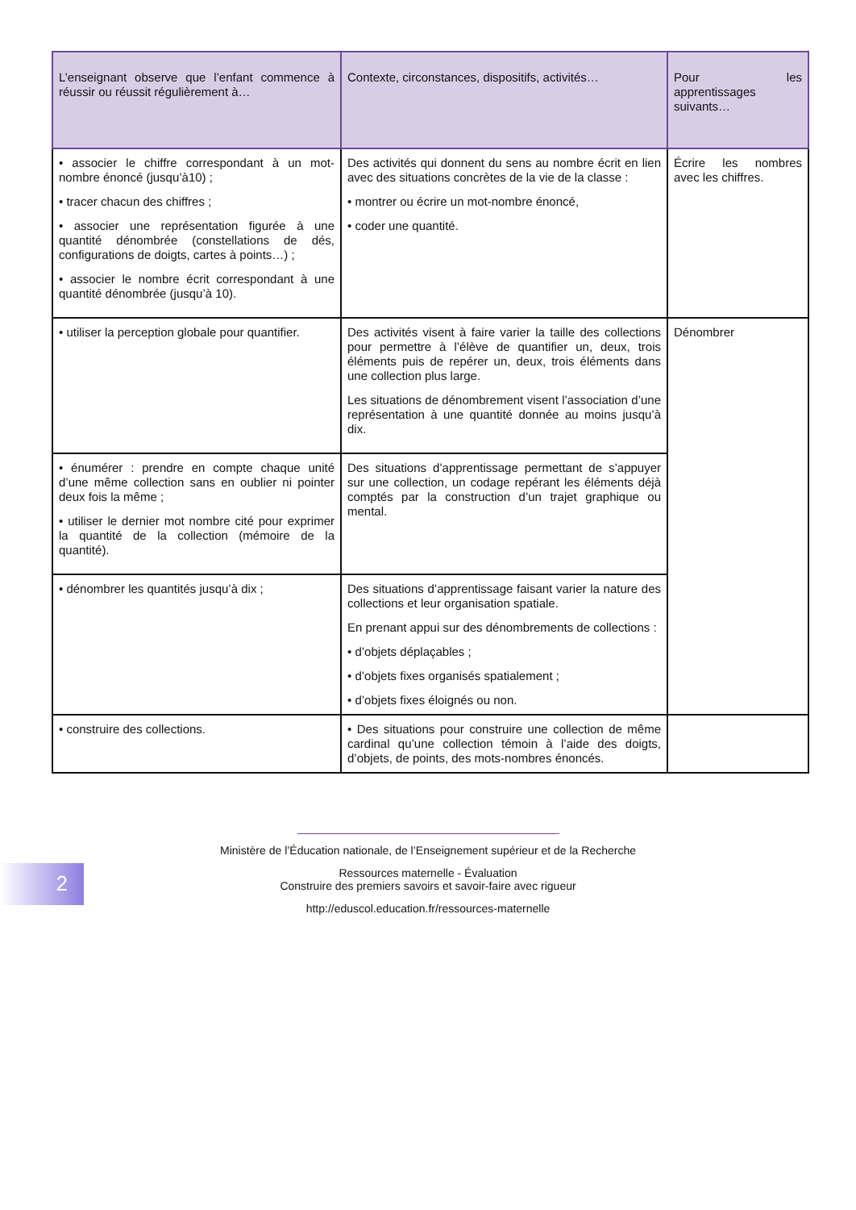| L’enseignant observe que l’enfant commence à réussir ou réussit régulièrement à… | Contexte, circonstances, dispositifs, activités… | Pour les apprentissages suivants… |
| --- | --- | --- |
| • associer le chiffre correspondant à un mot-nombre énoncé (jusqu’à10) ; • tracer chacun des chiffres ; • associer une représentation figurée à une quantité dénombrée (constellations de dés, configurations de doigts, cartes à points…) ; • associer le nombre écrit correspondant à une quantité dénombrée (jusqu’à 10). | Des activités qui donnent du sens au nombre écrit en lien avec des situations concrètes de la vie de la classe : • montrer ou écrire un mot-nombre énoncé, • coder une quantité. | Écrire les nombres avec les chiffres. |
| • utiliser la perception globale pour quantifier. | Des activités visent à faire varier la taille des collections pour permettre à l’élève de quantifier un, deux, trois éléments puis de repérer un, deux, trois éléments dans une collection plus large. Les situations de dénombrement visent l’association d’une représentation à une quantité donnée au moins jusqu’à dix. | Dénombrer |
| • énumérer : prendre en compte chaque unité d’une même collection sans en oublier ni pointer deux fois la même ; • utiliser le dernier mot nombre cité pour exprimer la quantité de la collection (mémoire de la quantité). | Des situations d’apprentissage permettant de s’appuyer sur une collection, un codage repérant les éléments déjà comptés par la construction d’un trajet graphique ou mental. | |
| • dénombrer les quantités jusqu’à dix ; | Des situations d’apprentissage faisant varier la nature des collections et leur organisation spatiale. En prenant appui sur des dénombrements de collections : • d’objets déplaçables ; • d’objets fixes organisés spatialement ; • d’objets fixes éloignés ou non. | |
| • construire des collections. | • Des situations pour construire une collection de même cardinal qu’une collection témoin à l’aide des doigts, d’objets, de points, des mots-nombres énoncés. | |
Ministère de l’Éducation nationale, de l’Enseignement supérieur et de la Recherche
Ressources maternelle - Évaluation
Construire des premiers savoirs et savoir-faire avec rigueur
http://eduscol.education.fr/ressources-maternelle
2